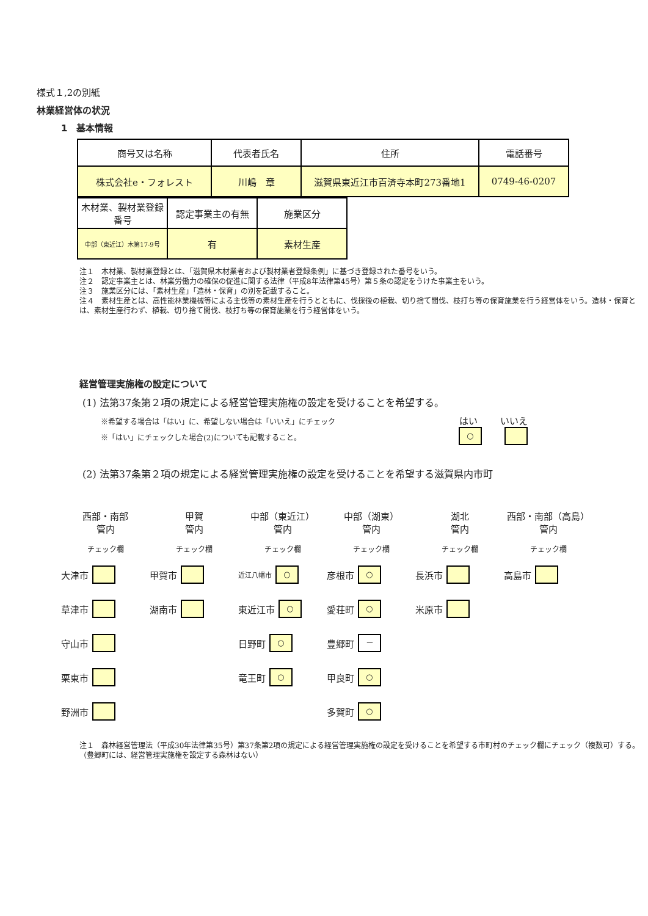様式１,2の別紙
林業経営体の状況
1　基本情報
| 商号又は名称 | 代表者氏名 | 住所 | 電話番号 |
| 株式会社e・フォレスト | 川嶋 章 | 滋賀県東近江市百済寺本町273番地1 | 0749-46-0207 |
| 木材業、製材業登録番号 | 認定事業主の有無 | 施業区分 |
| 中部（東近江）木第17-9号 | 有 | 素材生産 |
注１　木材業、製材業登録とは、「滋賀県木材業者および製材業者登録条例」に基づき登録された番号をいう。
注２　認定事業主とは、林業労働力の確保の促進に関する法律（平成8年法律第45号）第５条の認定をうけた事業主をいう。
注３　施業区分には、「素材生産」「造林・保育」の別を記載すること。
注４　素材生産とは、高性能林業機械等による主伐等の素材生産を行うとともに、伐採後の植栽、切り捨て間伐、枝打ち等の保育施業を行う経営体をいう。造林・保育とは、素材生産行わず、植栽、切り捨て間伐、枝打ち等の保育施業を行う経営体をいう。
経営管理実施権の設定について
(1) 法第37条第２項の規定による経営管理実施権の設定を受けることを希望する。
※希望する場合は「はい」に、希望しない場合は「いいえ」にチェック
※「はい」にチェックした場合(2)についても記載すること。
はい
○
いいえ
(2) 法第37条第２項の規定による経営管理実施権の設定を受けることを希望する滋賀県内市町
西部・南部
管内
甲賀
管内
中部（東近江）
管内
中部（湖東）
管内
湖北
管内
西部・南部（高島）管内
チェック欄
チェック欄
チェック欄
チェック欄
チェック欄
チェック欄
大津市
甲賀市
近江八幡市 ○
彦根市 ○
長浜市
高島市
草津市
湖南市
東近江市 ○
愛荘町 ○
米原市
守山市
日野町 ○
豊郷町 －
栗東市
竜王町 ○
甲良町 ○
野洲市
多賀町 ○
注１　森林経営管理法（平成30年法律第35号）第37条第2項の規定による経営管理実施権の設定を受けることを希望する市町村のチェック欄にチェック（複数可）する。（豊郷町には、経営管理実施権を設定する森林はない）